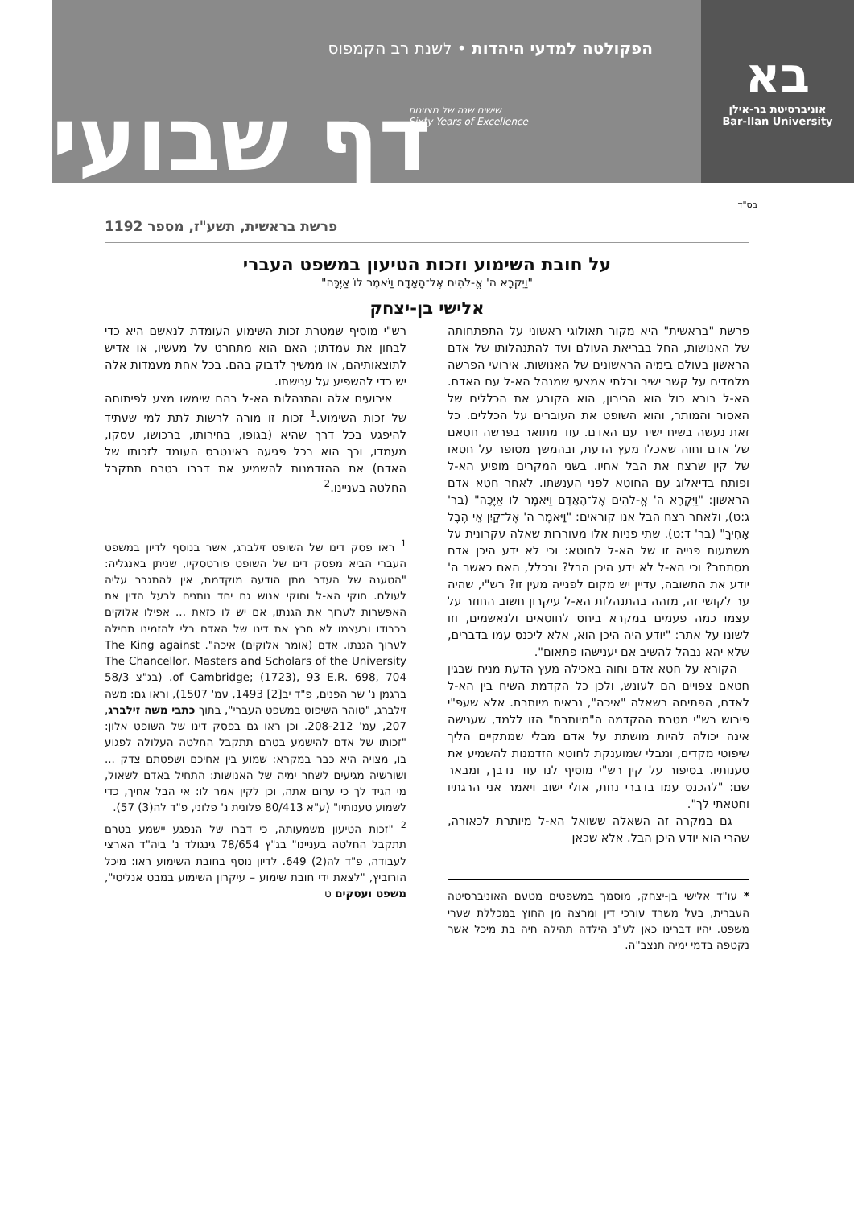בא
אוניברסיטת בר-אילן
Bar-Ilan University
הפקולטה למדעי היהדות • לשנת רב הקמפוס
שישים שנה של מצוינות
Sixty Years of Excellence
דף שבועי
בס"ד
פרשת בראשית, תשע"ז, מספר 1192
על חובת השימוע וזכות הטיעון במשפט העברי
"וַיִּקְרָא ה' אֱ-לֹהִים אֶל־הָאָדָם וַיֹּאמֶר לוֹ אַיֶּכָּה"
אלישי בן-יצחק
פרשת "בראשית" היא מקור תאולוגי ראשוני על התפתחותה של האנושות, החל בבריאת העולם ועד להתנהלותו של אדם הראשון בעולם בימיה הראשונים של האנושות. אירועי הפרשה מלמדים על קשר ישיר ובלתי אמצעי שמנהל הא-ל עם האדם. הא-ל בורא כול הוא הריבון, הוא הקובע את הכללים של האסור והמותר, והוא השופט את העוברים על הכללים. כל זאת נעשה בשיח ישיר עם האדם. עוד מתואר בפרשה חטאם של אדם וחוה שאכלו מעץ הדעת, ובהמשך מסופר על חטאו של קין שרצח את הבל אחיו. בשני המקרים מופיע הא-ל ופותח בדיאלוג עם החוטא לפני הענשתו. לאחר חטא אדם הראשון: "וַיִּקְרָא ה' אֱ-לֹהִים אֶל־הָאָדָם וַיֹּאמֶר לוֹ אַיֶּכָּה" (בר' ג:ט), ולאחר רצח הבל אנו קוראים: "וַיֹּאמֶר ה' אֶל־קַיִן אֵי הֶבֶל אָחִיךָ" (בר' ד:ט). שתי פניות אלו מעוררות שאלה עקרונית על משמעות פנייה זו של הא-ל לחוטא: וכי לא ידע היכן אדם מסתתר? וכי הא-ל לא ידע היכן הבל? ובכלל, האם כאשר ה' יודע את התשובה, עדיין יש מקום לפנייה מעין זו? רש"י, שהיה ער לקושי זה, מזהה בהתנהלות הא-ל עיקרון חשוב החוזר על עצמו כמה פעמים במקרא ביחס לחוטאים ולנאשמים, וזו לשונו על אתר: "יודע היה היכן הוא, אלא ליכנס עמו בדברים, שלא יהא נבהל להשיב אם יענישהו פתאום".
הקורא על חטא אדם וחוה באכילה מעץ הדעת מניח שבגין חטאם צפויים הם לעונש, ולכן כל הקדמת השיח בין הא-ל לאדם, הפתיחה בשאלה "איכה", נראית מיותרת. אלא שעפ"י פירוש רש"י מטרת ההקדמה ה"מיותרת" הזו ללמד, שענישה אינה יכולה להיות מושתת על אדם מבלי שמתקיים הליך שיפוטי מקדים, ומבלי שמוענקת לחוטא הזדמנות להשמיע את טענותיו. בסיפור על קין רש"י מוסיף לנו עוד נדבך, ומבאר שם: "להכנס עמו בדברי נחת, אולי ישוב ויאמר אני הרגתיו וחטאתי לך".
גם במקרה זה השאלה ששואל הא-ל מיותרת לכאורה, שהרי הוא יודע היכן הבל. אלא שכאן
* עו"ד אלישי בן-יצחק, מוסמך במשפטים מטעם האוניברסיטה העברית, בעל משרד עורכי דין ומרצה מן החוץ במכללת שערי משפט. יהיו דברינו כאן לע"נ הילדה תהילה חיה בת מיכל אשר נקטפה בדמי ימיה תנצב"ה.
רש"י מוסיף שמטרת זכות השימוע העומדת לנאשם היא כדי לבחון את עמדתו; האם הוא מתחרט על מעשיו, או אדיש לתוצאותיהם, או ממשיך לדבוק בהם. בכל אחת מעמדות אלה יש כדי להשפיע על ענישתו.
אירועים אלה והתנהלות הא-ל בהם שימשו מצע לפיתוחה של זכות השימוע.<sup>1</sup> זכות זו מורה לרשות לתת למי שעתיד להיפגע בכל דרך שהיא (בגופו, בחירותו, ברכושו, עסקו, מעמדו, וכך הוא בכל פגיעה באינטרס העומד לזכותו של האדם) את ההזדמנות להשמיע את דברו בטרם תתקבל החלטה בעניינו.<sup>2</sup>
<sup>1</sup> ראו פסק דינו של השופט זילברג, אשר בנוסף לדיון במשפט העברי הביא מפסק דינו של השופט פורטסקיו, שניתן באנגליה: "הטענה של העדר מתן הודעה מוקדמת, אין להתגבר עליה לעולם. חוקי הא-ל וחוקי אנוש גם יחד נותנים לבעל הדין את האפשרות לערוך את הגנתו, אם יש לו כזאת ... אפילו אלוקים בכבודו ובעצמו לא חרץ את דינו של האדם בלי להזמינו תחילה לערוך הגנתו. אדם (אומר אלוקים) איכה". The King against The Chancellor, Masters and Scholars of the University of Cambridge; (1723), 93 E.R. 698, 704. (בג"צ 58/3 ברגמן נ' שר הפנים, פ"ד יב[2] 1493, עמ' 1507), וראו גם: משה זילברג, "טוהר השיפוט במשפט העברי", בתוך כתבי משה זילברג, 207, עמ' 208-212. וכן ראו גם בפסק דינו של השופט אלון: "זכותו של אדם להישמע בטרם תתקבל החלטה העלולה לפגוע בו, מצויה היא כבר במקרא: שמוע בין אחיכם ושפטתם צדק ... ושורשיה מגיעים לשחר ימיה של האנושות: התחיל באדם לשאול, מי הגיד לך כי ערום אתה, וכן לקין אמר לו: אי הבל אחיך, כדי לשמוע טענותיו" (ע"א 80/413 פלונית נ' פלוני, פ"ד לה(3) 57).
<sup>2</sup> "זכות הטיעון משמעותה, כי דברו של הנפגע יישמע בטרם תתקבל החלטה בעניינו" בג"ץ 78/654 גינגולד נ' ביה"ד הארצי לעבודה, פ"ד לה(2) 649. לדיון נוסף בחובת השימוע ראו: מיכל הורוביץ, "לצאת ידי חובת שימוע – עיקרון השימוע במבט אנליטי", משפט ועסקים ט